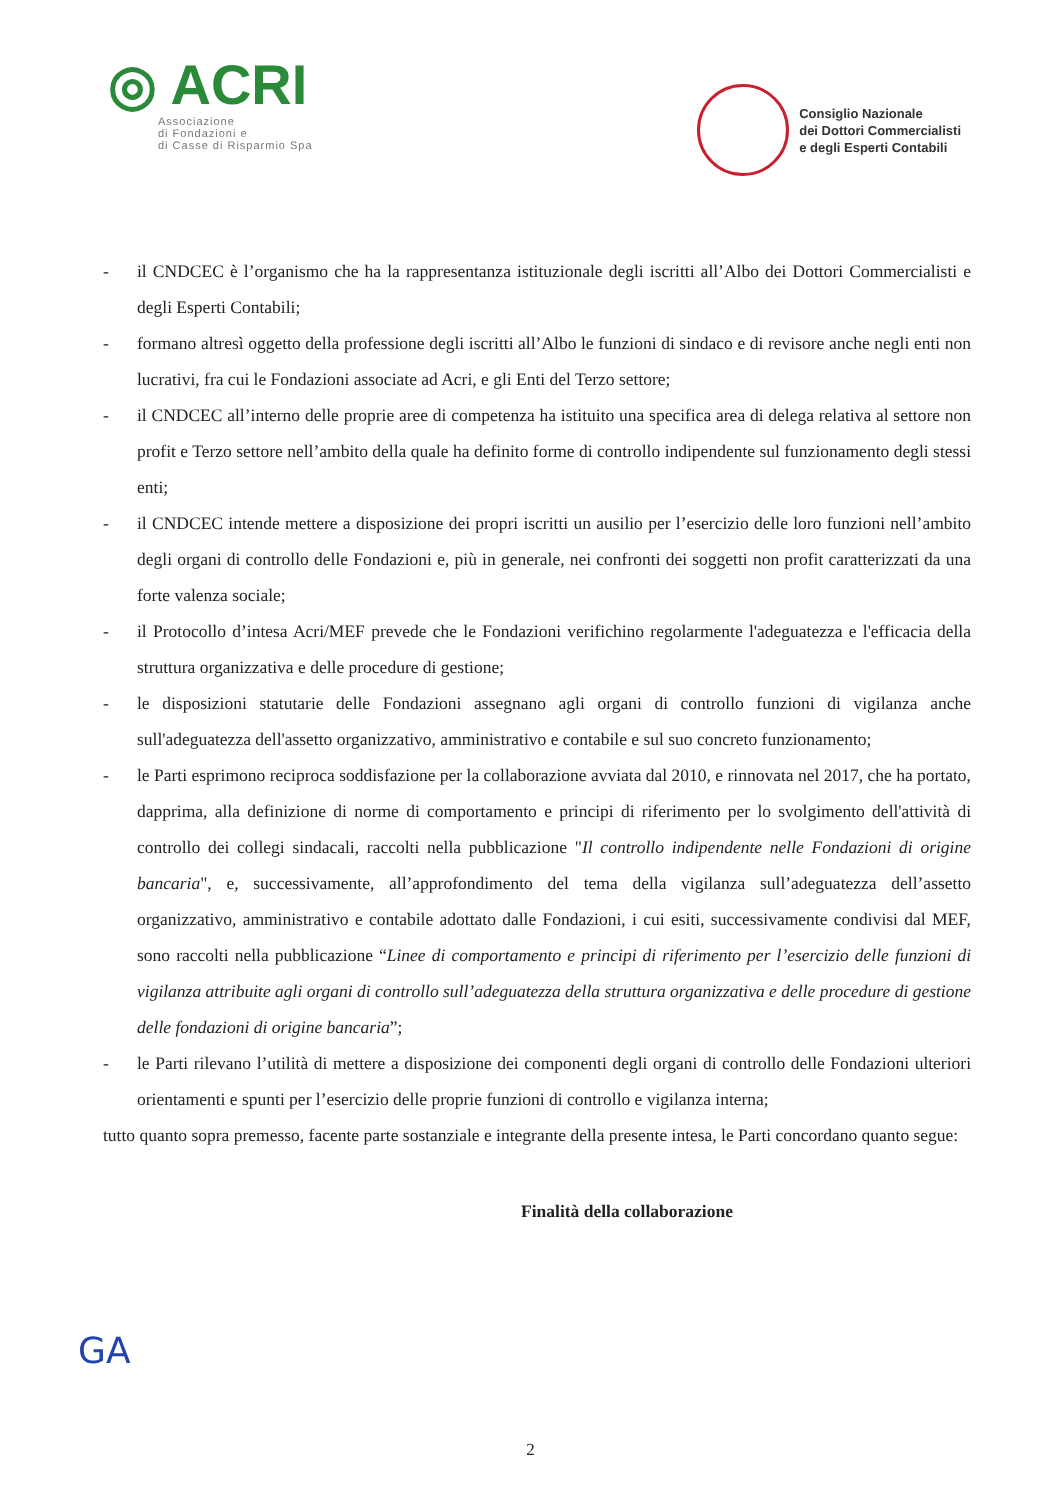◎ ACRI
Associazione
di Fondazioni e
di Casse di Risparmio Spa
Consiglio Nazionale
dei Dottori Commercialisti
e degli Esperti Contabili
- il CNDCEC è l’organismo che ha la rappresentanza istituzionale degli iscritti all’Albo dei Dottori Commercialisti e degli Esperti Contabili;
- formano altresì oggetto della professione degli iscritti all’Albo le funzioni di sindaco e di revisore anche negli enti non lucrativi, fra cui le Fondazioni associate ad Acri, e gli Enti del Terzo settore;
- il CNDCEC all’interno delle proprie aree di competenza ha istituito una specifica area di delega relativa al settore non profit e Terzo settore nell’ambito della quale ha definito forme di controllo indipendente sul funzionamento degli stessi enti;
- il CNDCEC intende mettere a disposizione dei propri iscritti un ausilio per l’esercizio delle loro funzioni nell’ambito degli organi di controllo delle Fondazioni e, più in generale, nei confronti dei soggetti non profit caratterizzati da una forte valenza sociale;
- il Protocollo d’intesa Acri/MEF prevede che le Fondazioni verifichino regolarmente l'adeguatezza e l'efficacia della struttura organizzativa e delle procedure di gestione;
- le disposizioni statutarie delle Fondazioni assegnano agli organi di controllo funzioni di vigilanza anche sull'adeguatezza dell'assetto organizzativo, amministrativo e contabile e sul suo concreto funzionamento;
- le Parti esprimono reciproca soddisfazione per la collaborazione avviata dal 2010, e rinnovata nel 2017, che ha portato, dapprima, alla definizione di norme di comportamento e principi di riferimento per lo svolgimento dell'attività di controllo dei collegi sindacali, raccolti nella pubblicazione "Il controllo indipendente nelle Fondazioni di origine bancaria", e, successivamente, all’approfondimento del tema della vigilanza sull’adeguatezza dell’assetto organizzativo, amministrativo e contabile adottato dalle Fondazioni, i cui esiti, successivamente condivisi dal MEF, sono raccolti nella pubblicazione “Linee di comportamento e principi di riferimento per l’esercizio delle funzioni di vigilanza attribuite agli organi di controllo sull’adeguatezza della struttura organizzativa e delle procedure di gestione delle fondazioni di origine bancaria”;
- le Parti rilevano l’utilità di mettere a disposizione dei componenti degli organi di controllo delle Fondazioni ulteriori orientamenti e spunti per l’esercizio delle proprie funzioni di controllo e vigilanza interna;
tutto quanto sopra premesso, facente parte sostanziale e integrante della presente intesa, le Parti concordano quanto segue:
Finalità della collaborazione
GA
2